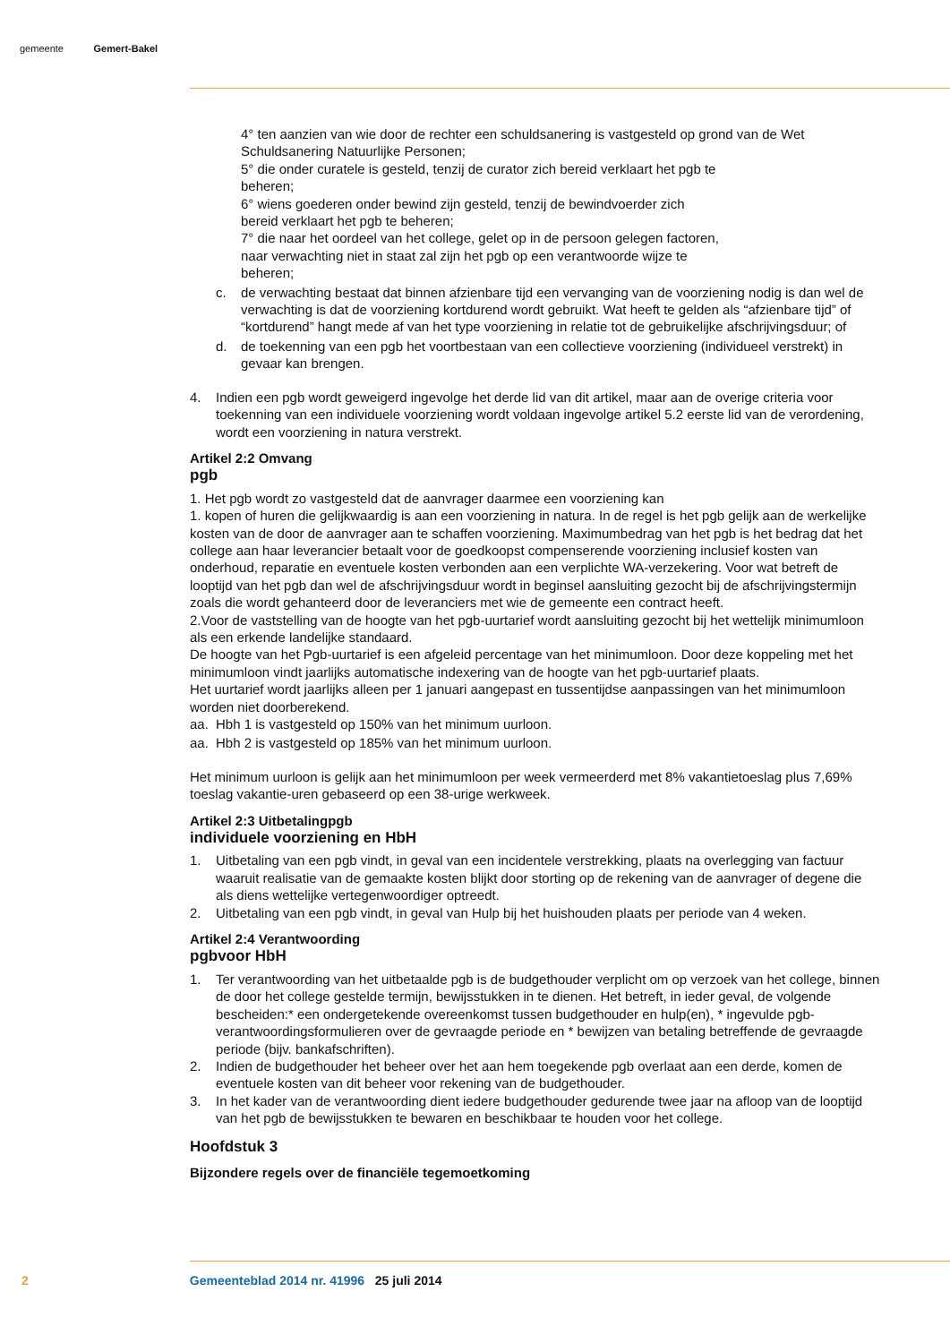gemeente Gemert-Bakel
4° ten aanzien van wie door de rechter een schuldsanering is vastgesteld op grond van de Wet Schuldsanering Natuurlijke Personen;
5° die onder curatele is gesteld, tenzij de curator zich bereid verklaart het pgb te
beheren;
6° wiens goederen onder bewind zijn gesteld, tenzij de bewindvoerder zich
bereid verklaart het pgb te beheren;
7° die naar het oordeel van het college, gelet op in de persoon gelegen factoren,
naar verwachting niet in staat zal zijn het pgb op een verantwoorde wijze te
beheren;
c. de verwachting bestaat dat binnen afzienbare tijd een vervanging van de voorziening nodig is dan wel de verwachting is dat de voorziening kortdurend wordt gebruikt. Wat heeft te gelden als “afzienbare tijd” of “kortdurend” hangt mede af van het type voorziening in relatie tot de gebruikelijke afschrijvingsduur; of
d. de toekenning van een pgb het voortbestaan van een collectieve voorziening (individueel verstrekt) in gevaar kan brengen.
4. Indien een pgb wordt geweigerd ingevolge het derde lid van dit artikel, maar aan de overige criteria voor toekenning van een individuele voorziening wordt voldaan ingevolge artikel 5.2 eerste lid van de verordening, wordt een voorziening in natura verstrekt.
Artikel 2:2 Omvang
pgb
1. Het pgb wordt zo vastgesteld dat de aanvrager daarmee een voorziening kan
1. kopen of huren die gelijkwaardig is aan een voorziening in natura. In de regel is het pgb gelijk aan de werkelijke kosten van de door de aanvrager aan te schaffen voorziening. Maximumbedrag van het pgb is het bedrag dat het college aan haar leverancier betaalt voor de goedkoopst compenserende voorziening inclusief kosten van onderhoud, reparatie en eventuele kosten verbonden aan een verplichte WA-verzekering. Voor wat betreft de looptijd van het pgb dan wel de afschrijvingsduur wordt in beginsel aansluiting gezocht bij de afschrijvingstermijn zoals die wordt gehanteerd door de leveranciers met wie de gemeente een contract heeft.
2.Voor de vaststelling van de hoogte van het pgb-uurtarief wordt aansluiting gezocht bij het wettelijk minimumloon als een erkende landelijke standaard.
De hoogte van het Pgb-uurtarief is een afgeleid percentage van het minimumloon. Door deze koppeling met het minimumloon vindt jaarlijks automatische indexering van de hoogte van het pgb-uurtarief plaats.
Het uurtarief wordt jaarlijks alleen per 1 januari aangepast en tussentijdse aanpassingen van het minimumloon worden niet doorberekend.
aa. Hbh 1 is vastgesteld op 150% van het minimum uurloon.
aa. Hbh 2 is vastgesteld op 185% van het minimum uurloon.
Het minimum uurloon is gelijk aan het minimumloon per week vermeerderd met 8% vakantietoeslag plus 7,69% toeslag vakantie-uren gebaseerd op een 38-urige werkweek.
Artikel 2:3 Uitbetalingpgb
individuele voorziening en HbH
1. Uitbetaling van een pgb vindt, in geval van een incidentele verstrekking, plaats na overlegging van factuur waaruit realisatie van de gemaakte kosten blijkt door storting op de rekening van de aanvrager of degene die als diens wettelijke vertegenwoordiger optreedt.
2. Uitbetaling van een pgb vindt, in geval van Hulp bij het huishouden plaats per periode van 4 weken.
Artikel 2:4 Verantwoording
pgbvoor HbH
1. Ter verantwoording van het uitbetaalde pgb is de budgethouder verplicht om op verzoek van het college, binnen de door het college gestelde termijn, bewijsstukken in te dienen. Het betreft, in ieder geval, de volgende bescheiden:* een ondergetekende overeenkomst tussen budgethouder en hulp(en), * ingevulde pgb-verantwoordingsformulieren over de gevraagde periode en * bewijzen van betaling betreffende de gevraagde periode (bijv. bankafschriften).
2. Indien de budgethouder het beheer over het aan hem toegekende pgb overlaat aan een derde, komen de eventuele kosten van dit beheer voor rekening van de budgethouder.
3. In het kader van de verantwoording dient iedere budgethouder gedurende twee jaar na afloop van de looptijd van het pgb de bewijsstukken te bewaren en beschikbaar te houden voor het college.
Hoofdstuk 3
Bijzondere regels over de financiële tegemoetkoming
2 Gemeenteblad 2014 nr. 41996 25 juli 2014